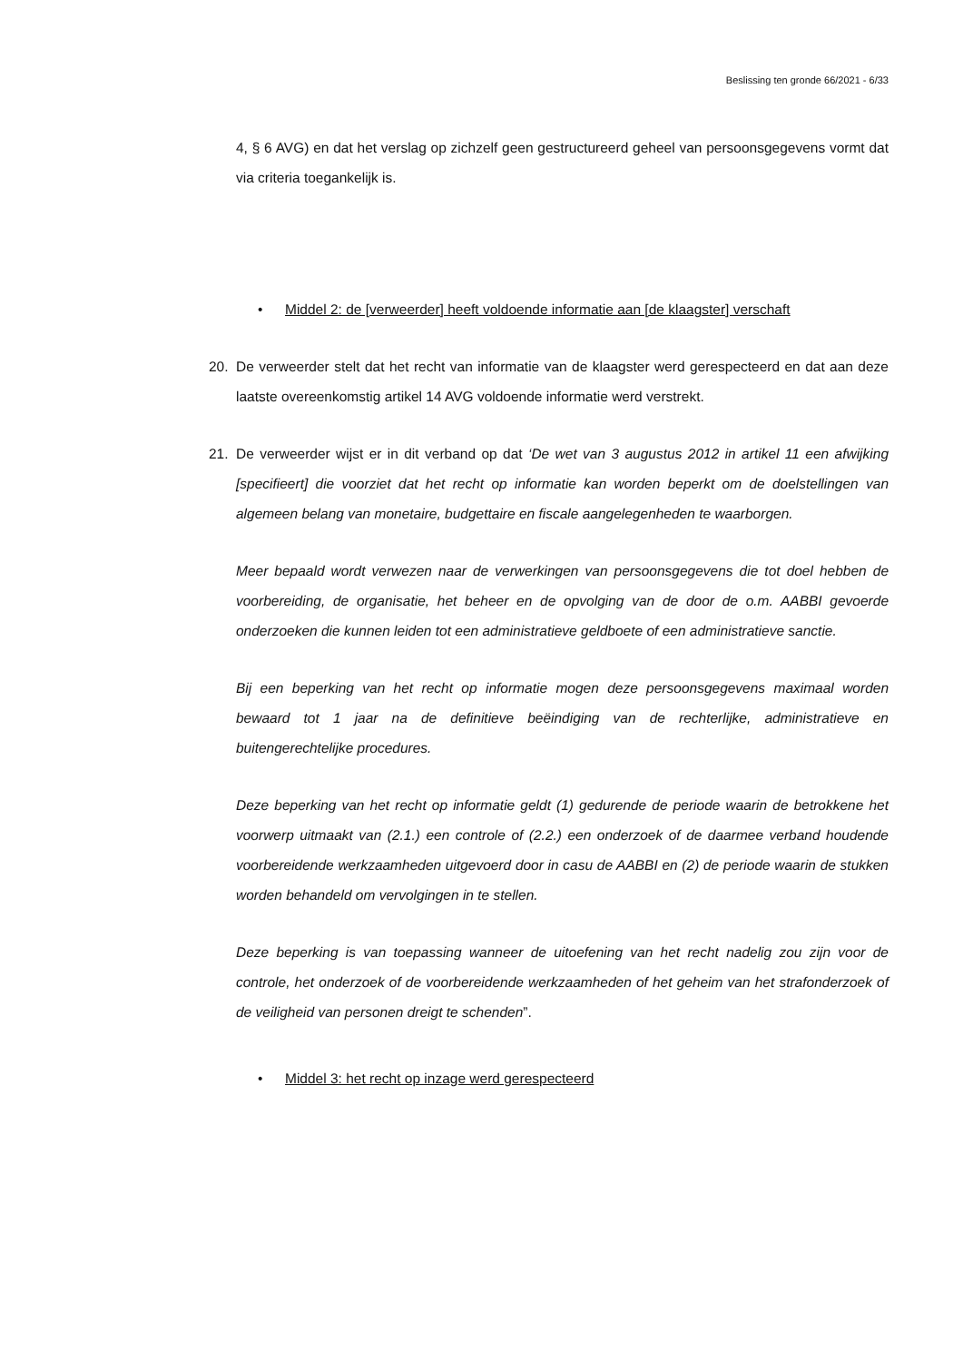Beslissing ten gronde 66/2021 - 6/33
4, § 6 AVG) en dat het verslag op zichzelf geen gestructureerd geheel van persoonsgegevens vormt dat via criteria toegankelijk is.
• Middel 2: de [verweerder] heeft voldoende informatie aan [de klaagster] verschaft
20. De verweerder stelt dat het recht van informatie van de klaagster werd gerespecteerd en dat aan deze laatste overeenkomstig artikel 14 AVG voldoende informatie werd verstrekt.
21. De verweerder wijst er in dit verband op dat ‘De wet van 3 augustus 2012 in artikel 11 een afwijking [specifieert] die voorziet dat het recht op informatie kan worden beperkt om de doelstellingen van algemeen belang van monetaire, budgettaire en fiscale aangelegenheden te waarborgen.
Meer bepaald wordt verwezen naar de verwerkingen van persoonsgegevens die tot doel hebben de voorbereiding, de organisatie, het beheer en de opvolging van de door de o.m. AABBI gevoerde onderzoeken die kunnen leiden tot een administratieve geldboete of een administratieve sanctie.
Bij een beperking van het recht op informatie mogen deze persoonsgegevens maximaal worden bewaard tot 1 jaar na de definitieve beëindiging van de rechterlijke, administratieve en buitengerechtelijke procedures.
Deze beperking van het recht op informatie geldt (1) gedurende de periode waarin de betrokkene het voorwerp uitmaakt van (2.1.) een controle of (2.2.) een onderzoek of de daarmee verband houdende voorbereidende werkzaamheden uitgevoerd door in casu de AABBI en (2) de periode waarin de stukken worden behandeld om vervolgingen in te stellen.
Deze beperking is van toepassing wanneer de uitoefening van het recht nadelig zou zijn voor de controle, het onderzoek of de voorbereidende werkzaamheden of het geheim van het strafonderzoek of de veiligheid van personen dreigt te schenden”.
• Middel 3: het recht op inzage werd gerespecteerd